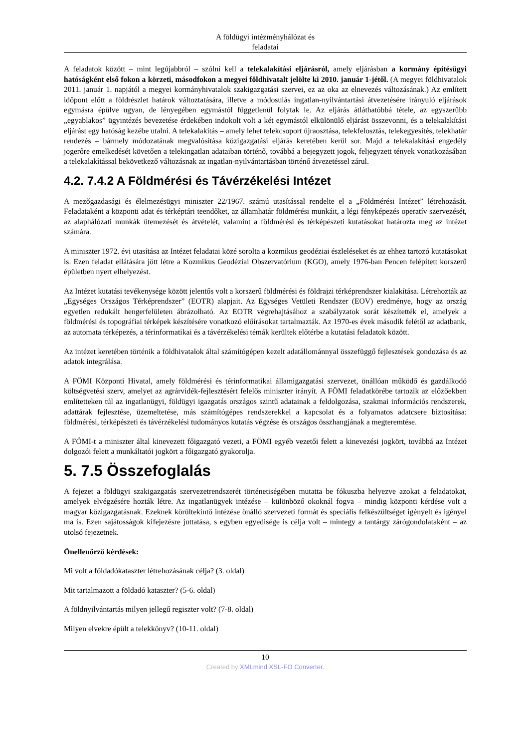A földügyi intézményhálózat és
feladatai
A feladatok között – mint legújabbról – szólni kell a telekalakítási eljárásról, amely eljárásban a kormány építésügyi hatóságként első fokon a körzeti, másodfokon a megyei földhivatalt jelölte ki 2010. január 1-jétől. (A megyei földhivatalok 2011. január 1. napjától a megyei kormányhivatalok szakigazgatási szervei, ez az oka az elnevezés változásának.) Az említett időpont előtt a földrészlet határok változtatására, illetve a módosulás ingatlan-nyilvántartási átvezetésére irányuló eljárások egymásra épülve ugyan, de lényegében egymástól függetlenül folytak le. Az eljárás átláthatóbbá tétele, az egyszerűbb „egyablakos” ügyintézés bevezetése érdekében indokolt volt a két egymástól elkülönülő eljárást összevonni, és a telekalakítási eljárást egy hatóság kezébe utalni. A telekalakítás – amely lehet telekcsoport újraosztása, telekfelosztás, telekegyesítés, telekhatár rendezés – bármely módozatának megvalósítása közigazgatási eljárás keretében kerül sor. Majd a telekalakítási engedély jogerőre emelkedését követően a telekingatlan adataiban történő, továbbá a bejegyzett jogok, feljegyzett tények vonatkozásában a telekalakítással bekövetkező változásnak az ingatlan-nyilvántartásban történő átvezetéssel zárul.
4.2. 7.4.2 A Földmérési és Távérzékelési Intézet
A mezőgazdasági és élelmezésügyi miniszter 22/1967. számú utasítással rendelte el a „Földmérési Intézet” létrehozását. Feladataként a központi adat és térképtári teendőket, az államhatár földmérési munkáit, a légi fényképezés operatív szervezését, az alaphálózati munkák ütemezését és átvételét, valamint a földmérési és térképészeti kutatásokat határozta meg az intézet számára.
A miniszter 1972. évi utasítása az Intézet feladatai közé sorolta a kozmikus geodéziai észleléseket és az ehhez tartozó kutatásokat is. Ezen feladat ellátására jött létre a Kozmikus Geodéziai Obszervatórium (KGO), amely 1976-ban Pencen felépített korszerű épületben nyert elhelyezést.
Az Intézet kutatási tevékenysége között jelentős volt a korszerű földmérési és földrajzi térképrendszer kialakítása. Létrehozták az „Egységes Országos Térképrendszer” (EOTR) alapjait. Az Egységes Vetületi Rendszer (EOV) eredménye, hogy az ország egyetlen redukált hengerfelületen ábrázolható. Az EOTR végrehajtásához a szabályzatok sorát készítették el, amelyek a földmérési és topográfiai térképek készítésére vonatkozó előírásokat tartalmazták. Az 1970-es évek második felétől az adatbank, az automata térképezés, a térinformatikai és a távérzékelési témák kerültek előtérbe a kutatási feladatok között.
Az intézet keretében történik a földhivatalok által számítógépen kezelt adatállománnyal összefüggő fejlesztések gondozása és az adatok integrálása.
A FÖMI Központi Hivatal, amely földmérési és térinformatikai államigazgatási szervezet, önállóan működő és gazdálkodó költségvetési szerv, amelyet az agrárvidék-fejlesztésért felelős miniszter irányít. A FÖMI feladatkörébe tartozik az előzőekben említetteken túl az ingatlanügyi, földügyi igazgatás országos szintű adatainak a feldolgozása, szakmai információs rendszerek, adattárak fejlesztése, üzemeltetése, más számítógépes rendszerekkel a kapcsolat és a folyamatos adatcsere biztosítása: földmérési, térképészeti és távérzékelési tudományos kutatás végzése és országos összhangjának a megteremtése.
A FÖMI-t a miniszter által kinevezett főigazgató vezeti, a FÖMI egyéb vezetői felett a kinevezési jogkört, továbbá az Intézet dolgozói felett a munkáltatói jogkört a főigazgató gyakorolja.
5. 7.5 Összefoglalás
A fejezet a földügyi szakigazgatás szervezetrendszerét történetiségében mutatta be fókuszba helyezve azokat a feladatokat, amelyek elvégzésére hozták létre. Az ingatlanügyek intézése – különböző okoknál fogva – mindig központi kérdése volt a magyar közigazgatásnak. Ezeknek körültekintő intézése önálló szervezeti formát és speciális felkészültséget igényelt és igényel ma is. Ezen sajátosságok kifejezésre juttatása, s egyben egyedisége is célja volt – mintegy a tantárgy zárógondolataként – az utolsó fejezetnek.
Önellenőrző kérdések:
Mi volt a földadókataszter létrehozásának célja? (3. oldal)
Mit tartalmazott a földadó kataszter? (5-6. oldal)
A földnyilvántartás milyen jellegű regiszter volt? (7-8. oldal)
Milyen elvekre épült a telekkönyv? (10-11. oldal)
10
Created by XMLmind XSL-FO Converter.